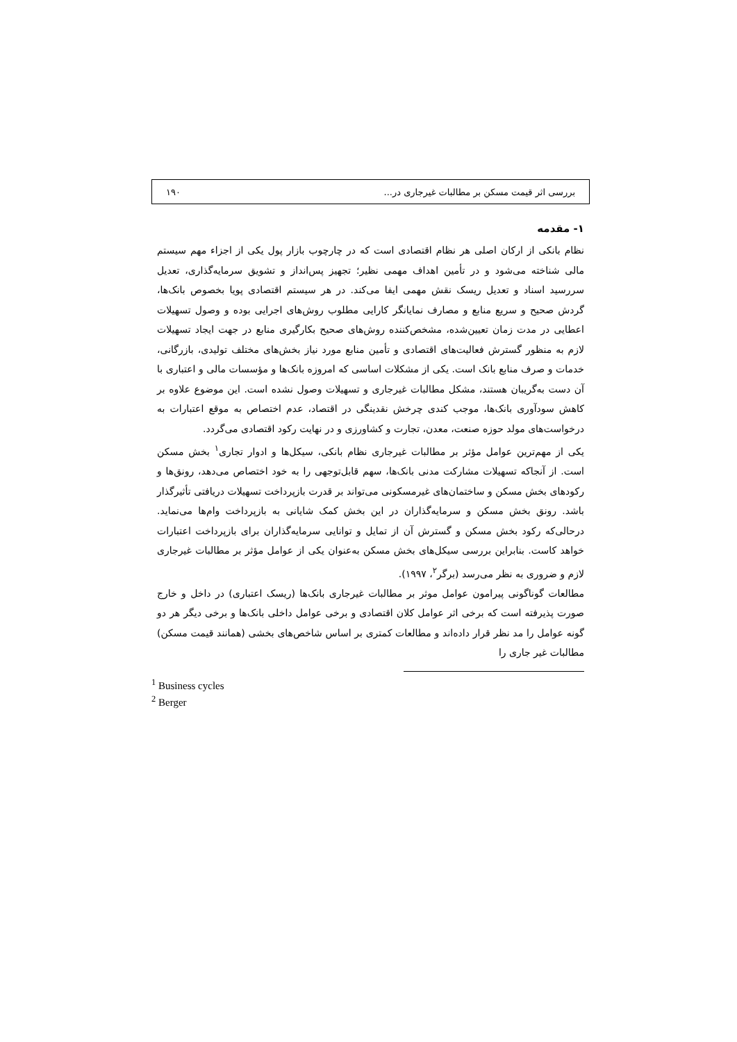بررسی اثر قیمت مسکن بر مطالبات غیرجاری در... ۱۹۰
۱- مقدمه
نظام بانکی از ارکان اصلی هر نظام اقتصادی است که در چارچوب بازار پول یکی از اجزاء مهم سیستم مالی شناخته می‌شود و در تأمین اهداف مهمی نظیر؛ تجهیز پس‌انداز و تشویق سرمایه‌گذاری، تعدیل سررسید اسناد و تعدیل ریسک نقش مهمی ایفا می‌کند. در هر سیستم اقتصادی پویا بخصوص بانک‌ها، گردش صحیح و سریع منابع و مصارف نمایانگر کارایی مطلوب روش‌های اجرایی بوده و وصول تسهیلات اعطایی در مدت زمان تعیین‌شده، مشخص‌کننده روش‌های صحیح بکارگیری منابع در جهت ایجاد تسهیلات لازم به منظور گسترش فعالیت‌های اقتصادی و تأمین منابع مورد نیاز بخش‌های مختلف تولیدی، بازرگانی، خدمات و صرف منابع بانک است. یکی از مشکلات اساسی که امروزه بانک‌ها و مؤسسات مالی و اعتباری با آن دست به‌گریبان هستند، مشکل مطالبات غیرجاری و تسهیلات وصول نشده است. این موضوع علاوه بر کاهش سودآوری بانک‌ها، موجب کندی چرخش نقدینگی در اقتصاد، عدم اختصاص به موقع اعتبارات به درخواست‌های مولد حوزه صنعت، معدن، تجارت و کشاورزی و در نهایت رکود اقتصادی می‌گردد.
یکی از مهم‌ترین عوامل مؤثر بر مطالبات غیرجاری نظام بانکی، سیکل‌ها و ادوار تجاری<sup>۱</sup> بخش مسکن است. از آنجاکه تسهیلات مشارکت مدنی بانک‌ها، سهم قابل‌توجهی را به خود اختصاص می‌دهد، رونق‌ها و رکودهای بخش مسکن و ساختمان‌های غیرمسکونی می‌تواند بر قدرت بازپرداخت تسهیلات دریافتی تأثیرگذار باشد. رونق بخش مسکن و سرمایه‌گذاران در این بخش کمک شایانی به بازپرداخت وام‌ها می‌نماید. درحالی‌که رکود بخش مسکن و گسترش آن از تمایل و توانایی سرمایه‌گذاران برای بازپرداخت اعتبارات خواهد کاست. بنابراین بررسی سیکل‌های بخش مسکن به‌عنوان یکی از عوامل مؤثر بر مطالبات غیرجاری لازم و ضروری به نظر می‌رسد (برگر<sup>۲</sup>، ۱۹۹۷).
مطالعات گوناگونی پیرامون عوامل موثر بر مطالبات غیرجاری بانک‌ها (ریسک اعتباری) در داخل و خارج صورت پذیرفته است که برخی اثر عوامل کلان اقتصادی و برخی عوامل داخلی بانک‌ها و برخی دیگر هر دو گونه عوامل را مد نظر قرار داده‌اند و مطالعات کمتری بر اساس شاخص‌های بخشی (همانند قیمت مسکن) مطالبات غیر جاری را
<sup>1</sup> Business cycles
<sup>2</sup> Berger